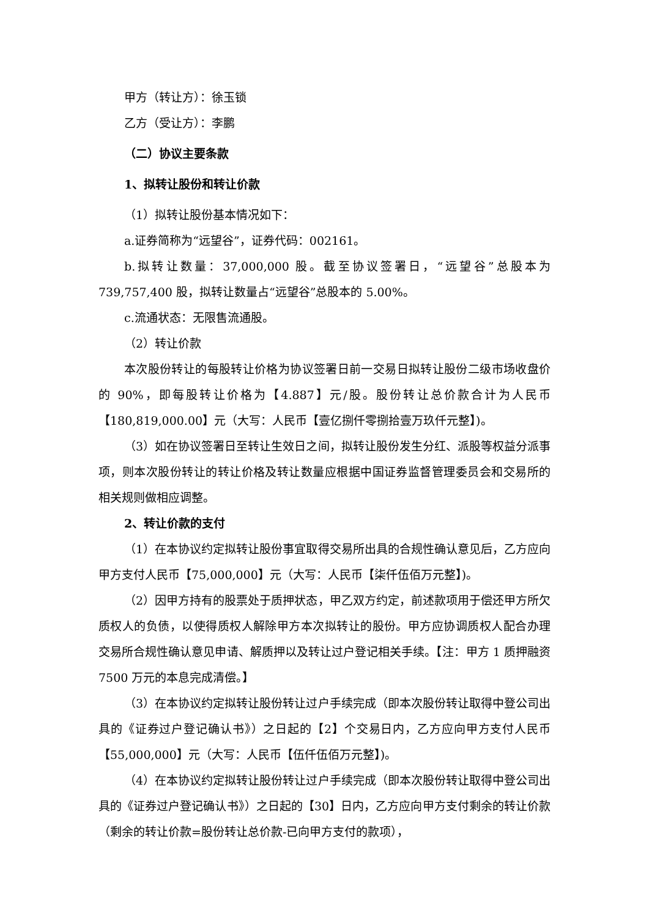甲方（转让方）：徐玉锁
乙方（受让方）：李鹏
（二）协议主要条款
1、拟转让股份和转让价款
（1）拟转让股份基本情况如下：
a.证券简称为“远望谷”，证券代码：002161。
b.拟转让数量：37,000,000 股。截至协议签署日，“远望谷”总股本为 739,757,400 股，拟转让数量占“远望谷”总股本的 5.00%。
c.流通状态：无限售流通股。
（2）转让价款
本次股份转让的每股转让价格为协议签署日前一交易日拟转让股份二级市场收盘价的 90%，即每股转让价格为【4.887】元/股。股份转让总价款合计为人民币【180,819,000.00】元（大写：人民币【壹亿捌仟零捌拾壹万玖仟元整】)。
（3）如在协议签署日至转让生效日之间，拟转让股份发生分红、派股等权益分派事项，则本次股份转让的转让价格及转让数量应根据中国证券监督管理委员会和交易所的相关规则做相应调整。
2、转让价款的支付
（1）在本协议约定拟转让股份事宜取得交易所出具的合规性确认意见后，乙方应向甲方支付人民币【75,000,000】元（大写：人民币【柒仟伍佰万元整】)。
（2）因甲方持有的股票处于质押状态，甲乙双方约定，前述款项用于偿还甲方所欠质权人的负债，以使得质权人解除甲方本次拟转让的股份。甲方应协调质权人配合办理交易所合规性确认意见申请、解质押以及转让过户登记相关手续。【注：甲方 1 质押融资 7500 万元的本息完成清偿。】
（3）在本协议约定拟转让股份转让过户手续完成（即本次股份转让取得中登公司出具的《证券过户登记确认书》）之日起的【2】个交易日内，乙方应向甲方支付人民币【55,000,000】元（大写：人民币【伍仟伍佰万元整】)。
（4）在本协议约定拟转让股份转让过户手续完成（即本次股份转让取得中登公司出具的《证券过户登记确认书》）之日起的【30】日内，乙方应向甲方支付剩余的转让价款（剩余的转让价款=股份转让总价款-已向甲方支付的款项），